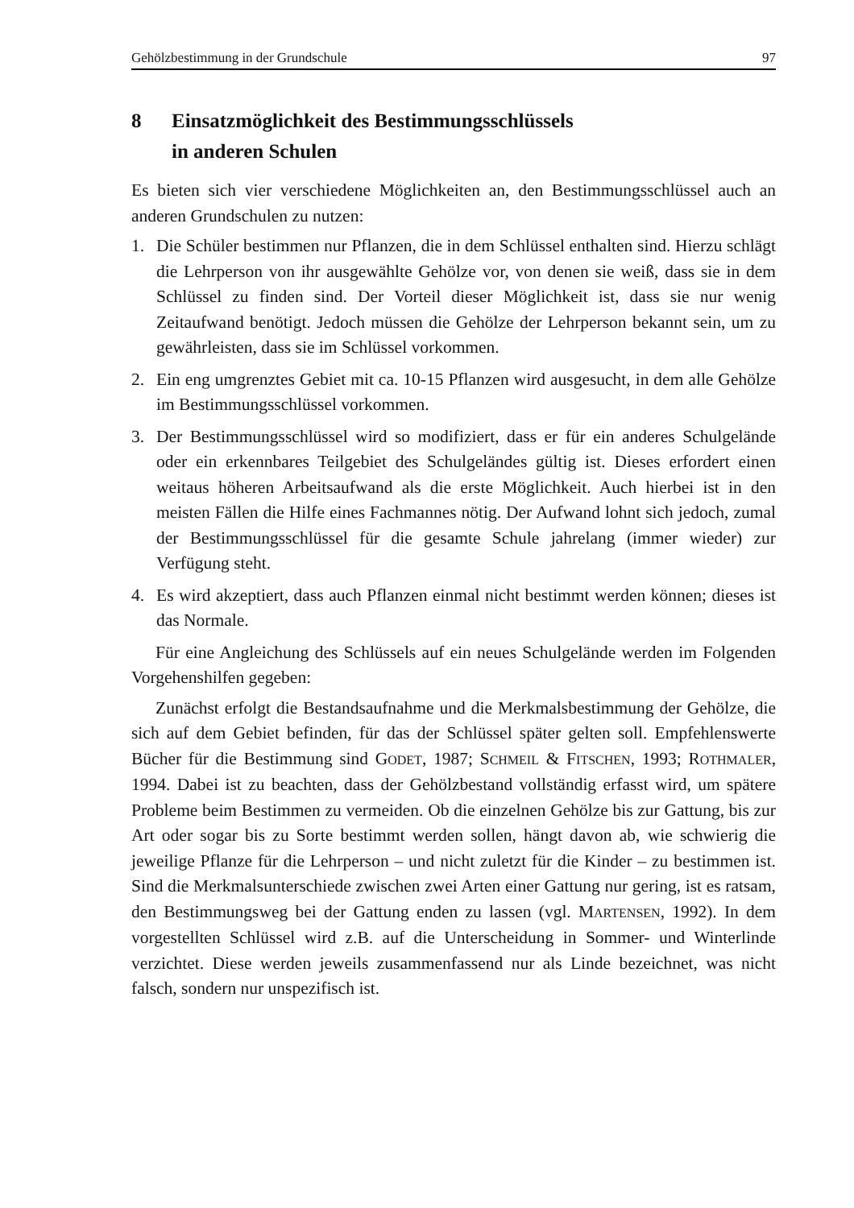Gehölzbestimmung in der Grundschule 97
8 Einsatzmöglichkeit des Bestimmungsschlüssels
in anderen Schulen
Es bieten sich vier verschiedene Möglichkeiten an, den Bestimmungsschlüssel auch an anderen Grundschulen zu nutzen:
1. Die Schüler bestimmen nur Pflanzen, die in dem Schlüssel enthalten sind. Hierzu schlägt die Lehrperson von ihr ausgewählte Gehölze vor, von denen sie weiß, dass sie in dem Schlüssel zu finden sind. Der Vorteil dieser Möglichkeit ist, dass sie nur wenig Zeitaufwand benötigt. Jedoch müssen die Gehölze der Lehrperson bekannt sein, um zu gewährleisten, dass sie im Schlüssel vorkommen.
2. Ein eng umgrenztes Gebiet mit ca. 10-15 Pflanzen wird ausgesucht, in dem alle Gehölze im Bestimmungsschlüssel vorkommen.
3. Der Bestimmungsschlüssel wird so modifiziert, dass er für ein anderes Schulgelände oder ein erkennbares Teilgebiet des Schulgeländes gültig ist. Dieses erfordert einen weitaus höheren Arbeitsaufwand als die erste Möglichkeit. Auch hierbei ist in den meisten Fällen die Hilfe eines Fachmannes nötig. Der Aufwand lohnt sich jedoch, zumal der Bestimmungsschlüssel für die gesamte Schule jahrelang (immer wieder) zur Verfügung steht.
4. Es wird akzeptiert, dass auch Pflanzen einmal nicht bestimmt werden können; dieses ist das Normale.
Für eine Angleichung des Schlüssels auf ein neues Schulgelände werden im Folgenden Vorgehenshilfen gegeben:
Zunächst erfolgt die Bestandsaufnahme und die Merkmalsbestimmung der Gehölze, die sich auf dem Gebiet befinden, für das der Schlüssel später gelten soll. Empfehlenswerte Bücher für die Bestimmung sind GODET, 1987; SCHMEIL & FITSCHEN, 1993; ROTHMALER, 1994. Dabei ist zu beachten, dass der Gehölzbestand vollständig erfasst wird, um spätere Probleme beim Bestimmen zu vermeiden. Ob die einzelnen Gehölze bis zur Gattung, bis zur Art oder sogar bis zu Sorte bestimmt werden sollen, hängt davon ab, wie schwierig die jeweilige Pflanze für die Lehrperson – und nicht zuletzt für die Kinder – zu bestimmen ist. Sind die Merkmalsunterschiede zwischen zwei Arten einer Gattung nur gering, ist es ratsam, den Bestimmungsweg bei der Gattung enden zu lassen (vgl. MARTENSEN, 1992). In dem vorgestellten Schlüssel wird z.B. auf die Unterscheidung in Sommer- und Winterlinde verzichtet. Diese werden jeweils zusammenfassend nur als Linde bezeichnet, was nicht falsch, sondern nur unspezifisch ist.